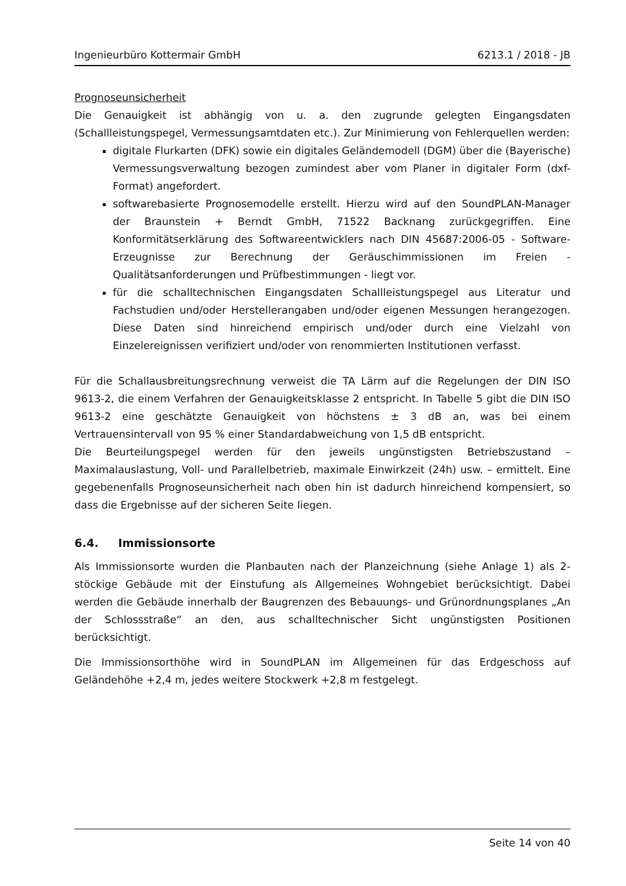Ingenieurbüro Kottermair GmbH 6213.1 / 2018 - JB
Prognoseunsicherheit
Die Genauigkeit ist abhängig von u. a. den zugrunde gelegten Eingangsdaten (Schallleistungspegel, Vermessungsamtdaten etc.). Zur Minimierung von Fehlerquellen werden:
digitale Flurkarten (DFK) sowie ein digitales Geländemodell (DGM) über die (Bayerische) Vermessungsverwaltung bezogen zumindest aber vom Planer in digitaler Form (dxf-Format) angefordert.
softwarebasierte Prognosemodelle erstellt. Hierzu wird auf den SoundPLAN-Manager der Braunstein + Berndt GmbH, 71522 Backnang zurückgegriffen. Eine Konformitätserklärung des Softwareentwicklers nach DIN 45687:2006-05 - Software-Erzeugnisse zur Berechnung der Geräuschimmissionen im Freien - Qualitätsanforderungen und Prüfbestimmungen - liegt vor.
für die schalltechnischen Eingangsdaten Schallleistungspegel aus Literatur und Fachstudien und/oder Herstellerangaben und/oder eigenen Messungen herangezogen. Diese Daten sind hinreichend empirisch und/oder durch eine Vielzahl von Einzelereignissen verifiziert und/oder von renommierten Institutionen verfasst.
Für die Schallausbreitungsrechnung verweist die TA Lärm auf die Regelungen der DIN ISO 9613-2, die einem Verfahren der Genauigkeitsklasse 2 entspricht. In Tabelle 5 gibt die DIN ISO 9613-2 eine geschätzte Genauigkeit von höchstens ± 3 dB an, was bei einem Vertrauensintervall von 95 % einer Standardabweichung von 1,5 dB entspricht.
Die Beurteilungspegel werden für den jeweils ungünstigsten Betriebszustand – Maximalauslastung, Voll- und Parallelbetrieb, maximale Einwirkzeit (24h) usw. – ermittelt. Eine gegebenenfalls Prognoseunsicherheit nach oben hin ist dadurch hinreichend kompensiert, so dass die Ergebnisse auf der sicheren Seite liegen.
6.4. Immissionsorte
Als Immissionsorte wurden die Planbauten nach der Planzeichnung (siehe Anlage 1) als 2-stöckige Gebäude mit der Einstufung als Allgemeines Wohngebiet berücksichtigt. Dabei werden die Gebäude innerhalb der Baugrenzen des Bebauungs- und Grünordnungsplanes „An der Schlossstraße“ an den, aus schalltechnischer Sicht ungünstigsten Positionen berücksichtigt.
Die Immissionsorthöhe wird in SoundPLAN im Allgemeinen für das Erdgeschoss auf Geländehöhe +2,4 m, jedes weitere Stockwerk +2,8 m festgelegt.
Seite 14 von 40